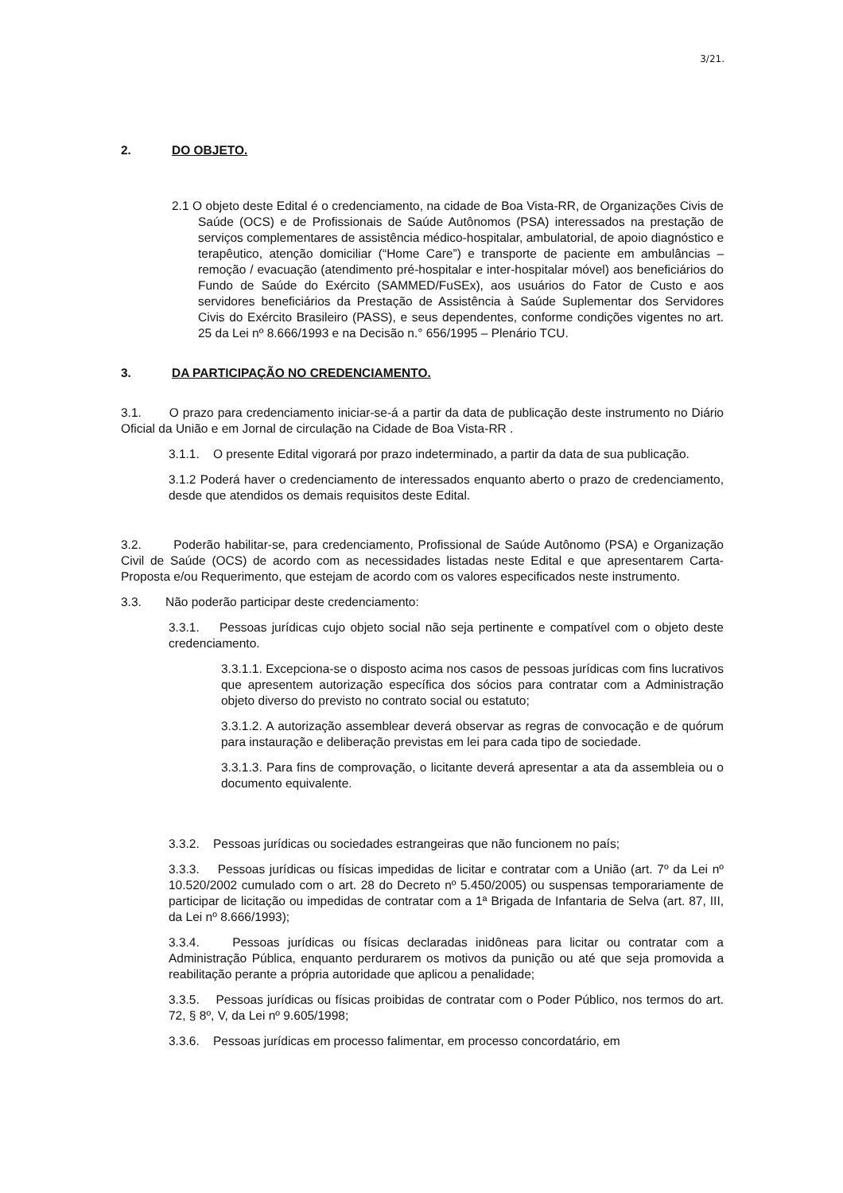3/21.
2. DO OBJETO.
2.1 O objeto deste Edital é o credenciamento, na cidade de Boa Vista-RR, de Organizações Civis de Saúde (OCS) e de Profissionais de Saúde Autônomos (PSA) interessados na prestação de serviços complementares de assistência médico-hospitalar, ambulatorial, de apoio diagnóstico e terapêutico, atenção domiciliar (“Home Care”) e transporte de paciente em ambulâncias – remoção / evacuação (atendimento pré-hospitalar e inter-hospitalar móvel) aos beneficiários do Fundo de Saúde do Exército (SAMMED/FuSEx), aos usuários do Fator de Custo e aos servidores beneficiários da Prestação de Assistência à Saúde Suplementar dos Servidores Civis do Exército Brasileiro (PASS), e seus dependentes, conforme condições vigentes no art. 25 da Lei nº 8.666/1993 e na Decisão n.° 656/1995 – Plenário TCU.
3. DA PARTICIPAÇÃO NO CREDENCIAMENTO.
3.1. O prazo para credenciamento iniciar-se-á a partir da data de publicação deste instrumento no Diário Oficial da União e em Jornal de circulação na Cidade de Boa Vista-RR .
3.1.1. O presente Edital vigorará por prazo indeterminado, a partir da data de sua publicação.
3.1.2 Poderá haver o credenciamento de interessados enquanto aberto o prazo de credenciamento, desde que atendidos os demais requisitos deste Edital.
3.2. Poderão habilitar-se, para credenciamento, Profissional de Saúde Autônomo (PSA) e Organização Civil de Saúde (OCS) de acordo com as necessidades listadas neste Edital e que apresentarem Carta-Proposta e/ou Requerimento, que estejam de acordo com os valores especificados neste instrumento.
3.3. Não poderão participar deste credenciamento:
3.3.1. Pessoas jurídicas cujo objeto social não seja pertinente e compatível com o objeto deste credenciamento.
3.3.1.1. Excepciona-se o disposto acima nos casos de pessoas jurídicas com fins lucrativos que apresentem autorização específica dos sócios para contratar com a Administração objeto diverso do previsto no contrato social ou estatuto;
3.3.1.2. A autorização assemblear deverá observar as regras de convocação e de quórum para instauração e deliberação previstas em lei para cada tipo de sociedade.
3.3.1.3. Para fins de comprovação, o licitante deverá apresentar a ata da assembleia ou o documento equivalente.
3.3.2. Pessoas jurídicas ou sociedades estrangeiras que não funcionem no país;
3.3.3. Pessoas jurídicas ou físicas impedidas de licitar e contratar com a União (art. 7º da Lei nº 10.520/2002 cumulado com o art. 28 do Decreto nº 5.450/2005) ou suspensas temporariamente de participar de licitação ou impedidas de contratar com a 1ª Brigada de Infantaria de Selva (art. 87, III, da Lei nº 8.666/1993);
3.3.4. Pessoas jurídicas ou físicas declaradas inidôneas para licitar ou contratar com a Administração Pública, enquanto perdurarem os motivos da punição ou até que seja promovida a reabilitação perante a própria autoridade que aplicou a penalidade;
3.3.5. Pessoas jurídicas ou físicas proibidas de contratar com o Poder Público, nos termos do art. 72, § 8º, V, da Lei nº 9.605/1998;
3.3.6. Pessoas jurídicas em processo falimentar, em processo concordatário, em